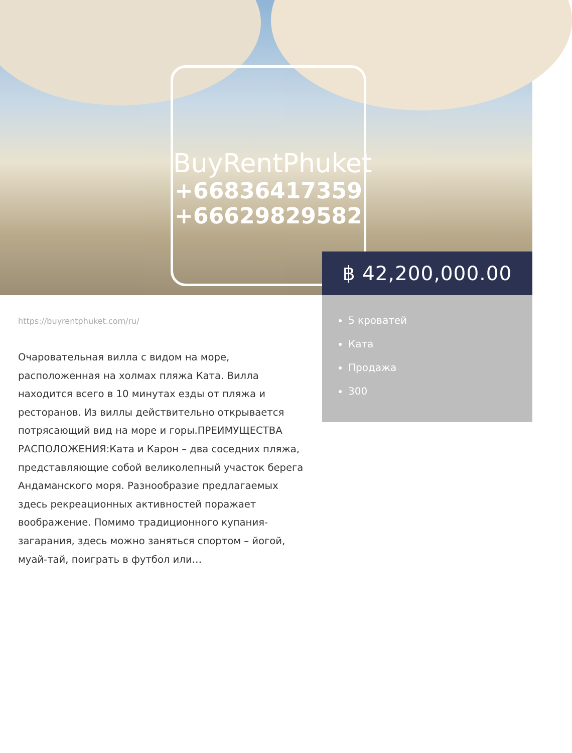BuyRentPhuket
+66836417359
+66629829582
฿ 42,200,000.00
5 кроватей
Ката
Продажа
300
https://buyrentphuket.com/ru/
Очаровательная вилла с видом на море, расположенная на холмах пляжа Ката. Вилла находится всего в 10 минутах езды от пляжа и ресторанов. Из виллы действительно открывается потрясающий вид на море и горы.ПРЕИМУЩЕСТВА РАСПОЛОЖЕНИЯ:Ката и Карон – два соседних пляжа, представляющие собой великолепный участок берега Андаманского моря. Разнообразие предлагаемых здесь рекреационных активностей поражает воображение. Помимо традиционного купания-загарания, здесь можно заняться спортом – йогой, муай-тай, поиграть в футбол или…